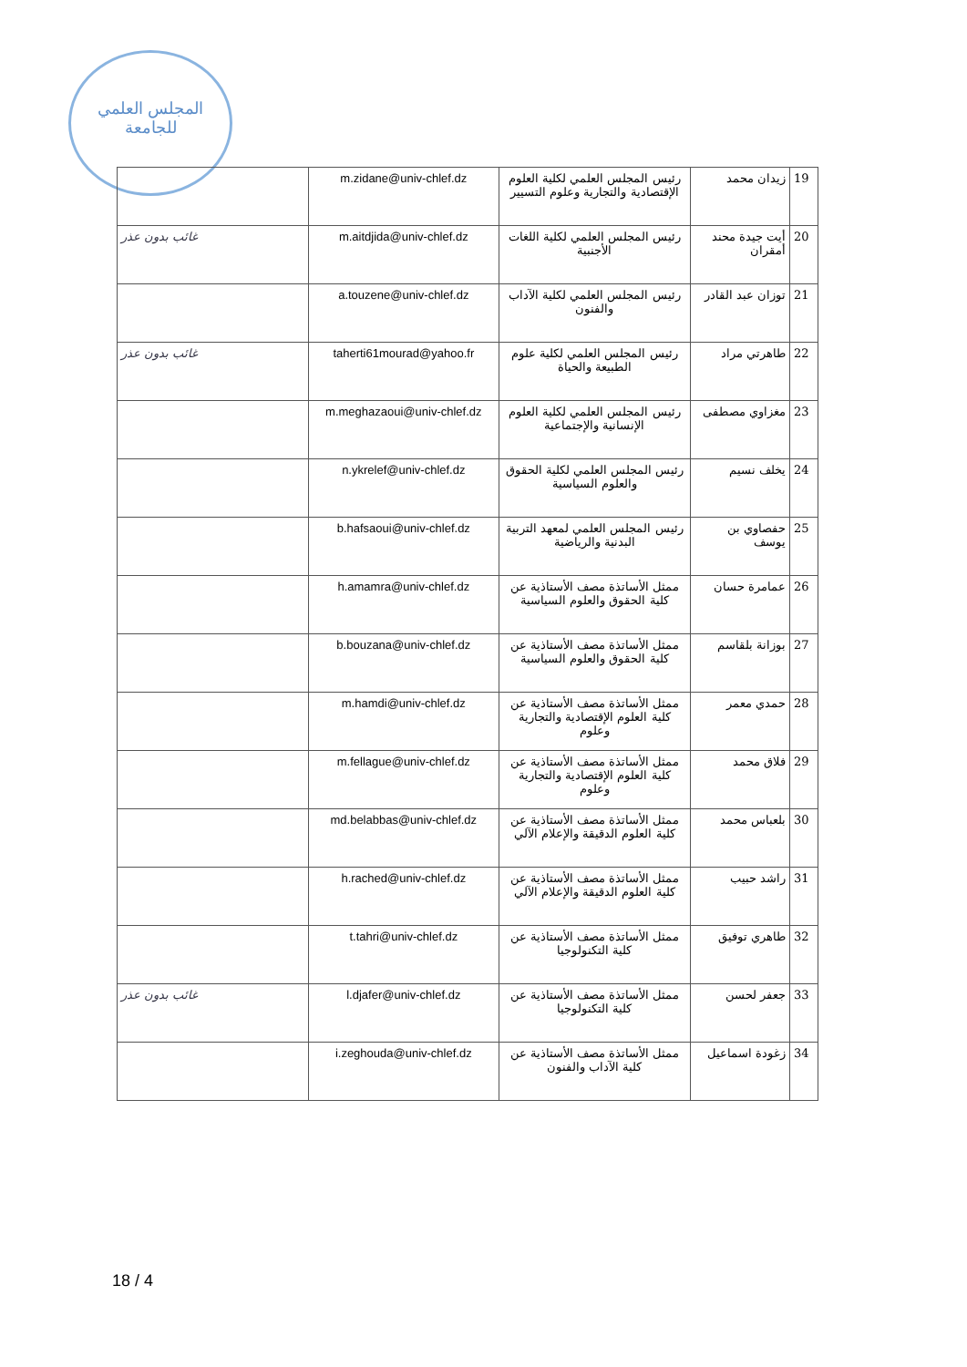المجلس العلمي
للجامعة
| | m.zidane@univ-chlef.dz | رئيس المجلس العلمي لكلية العلوم الإقتصادية والتجارية وعلوم التسيير | زيدان محمد | 19 |
| غائب بدون عذر | m.aitdjida@univ-chlef.dz | رئيس المجلس العلمي لكلية اللغات الأجنبية | أيت جيدة محند أمقران | 20 |
| | a.touzene@univ-chlef.dz | رئيس المجلس العلمي لكلية الآداب والفنون | توزان عبد القادر | 21 |
| غائب بدون عذر | taherti61mourad@yahoo.fr | رئيس المجلس العلمي لكلية علوم الطبيعة والحياة | طاهرتي مراد | 22 |
| | m.meghazaoui@univ-chlef.dz | رئيس المجلس العلمي لكلية العلوم الإنسانية والإجتماعية | مغزاوي مصطفى | 23 |
| | n.ykrelef@univ-chlef.dz | رئيس المجلس العلمي لكلية الحقوق والعلوم السياسية | يخلف نسيم | 24 |
| | b.hafsaoui@univ-chlef.dz | رئيس المجلس العلمي لمعهد التربية البدنية والرياضية | حفصاوي بن يوسف | 25 |
| | h.amamra@univ-chlef.dz | ممثل الأساتذة مصف الأستاذية عن كلية الحقوق والعلوم السياسية | عمامرة حسان | 26 |
| | b.bouzana@univ-chlef.dz | ممثل الأساتذة مصف الأستاذية عن كلية الحقوق والعلوم السياسية | بوزانة بلقاسم | 27 |
| | m.hamdi@univ-chlef.dz | ممثل الأساتذة مصف الأستاذية عن كلية العلوم الإقتصادية والتجارية وعلوم | حمدي معمر | 28 |
| | m.fellague@univ-chlef.dz | ممثل الأساتذة مصف الأستاذية عن كلية العلوم الإقتصادية والتجارية وعلوم | فلاق محمد | 29 |
| | md.belabbas@univ-chlef.dz | ممثل الأساتذة مصف الأستاذية عن كلية العلوم الدقيقة والإعلام الآلي | بلعباس محمد | 30 |
| | h.rached@univ-chlef.dz | ممثل الأساتذة مصف الأستاذية عن كلية العلوم الدقيقة والإعلام الآلي | راشد حبيب | 31 |
| | t.tahri@univ-chlef.dz | ممثل الأساتذة مصف الأستاذية عن كلية التكنولوجيا | طاهري توفيق | 32 |
| غائب بدون عذر | l.djafer@univ-chlef.dz | ممثل الأساتذة مصف الأستاذية عن كلية التكنولوجيا | جعفر لحسن | 33 |
| | i.zeghouda@univ-chlef.dz | ممثل الأساتذة مصف الأستاذية عن كلية الآداب والفنون | زغودة اسماعيل | 34 |
18 / 4